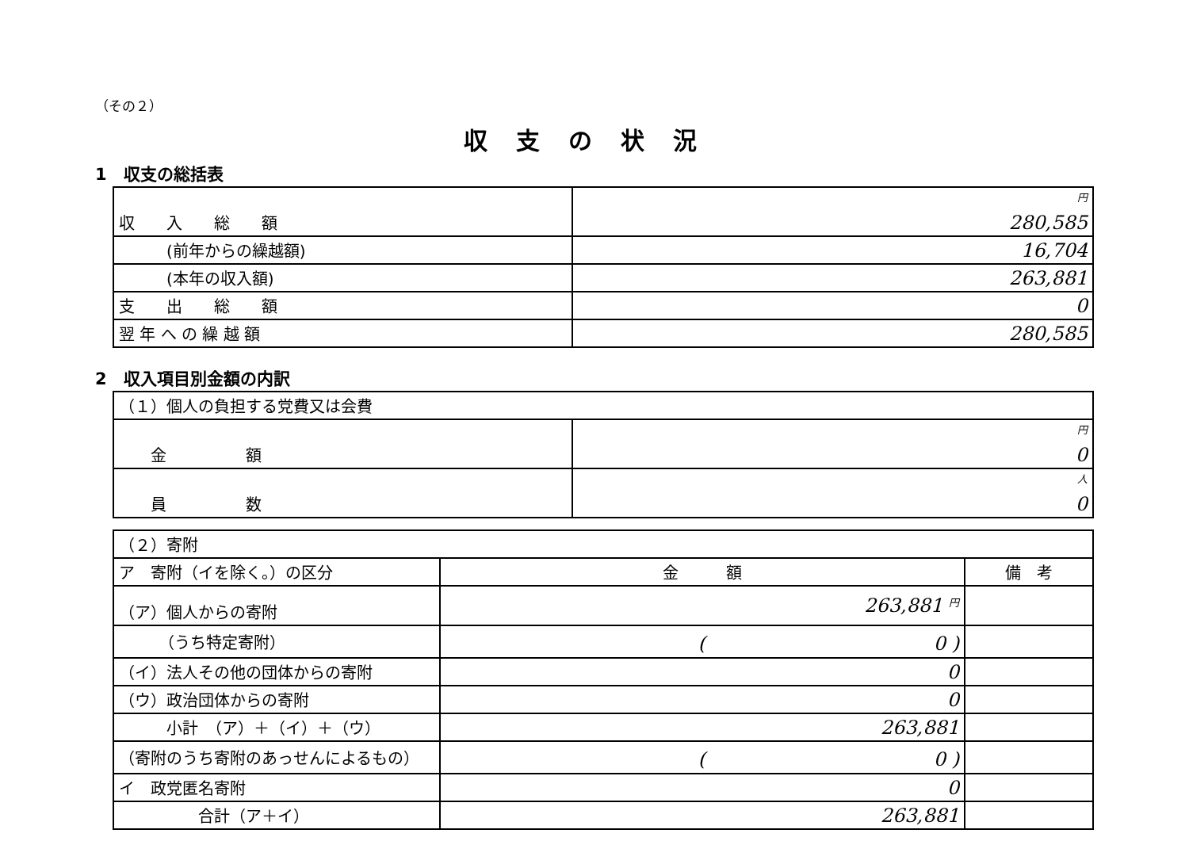（その２）
収支の状況
1　収支の総括表
| 収 入 総 額 | 円 280,585 |
| (前年からの繰越額) | 16,704 |
| (本年の収入額) | 263,881 |
| 支 出 総 額 | 0 |
| 翌 年 へ の 繰 越 額 | 280,585 |
2　収入項目別金額の内訳
| （１）個人の負担する党費又は会費 | |
| 金 額 | 円 0 |
| 員 数 | 人 0 |
| （２）寄附 | | |
| ア 寄附（イを除く。）の区分 | 金 額 | 備 考 |
| （ア）個人からの寄附 | 263,881 円 | |
| （うち特定寄附） | ( 0 ) | |
| （イ）法人その他の団体からの寄附 | 0 | |
| （ウ）政治団体からの寄附 | 0 | |
| 小計 （ア）＋（イ）＋（ウ） | 263,881 | |
| （寄附のうち寄附のあっせんによるもの） | ( 0 ) | |
| イ 政党匿名寄附 | 0 | |
| 合計（ア＋イ） | 263,881 | |